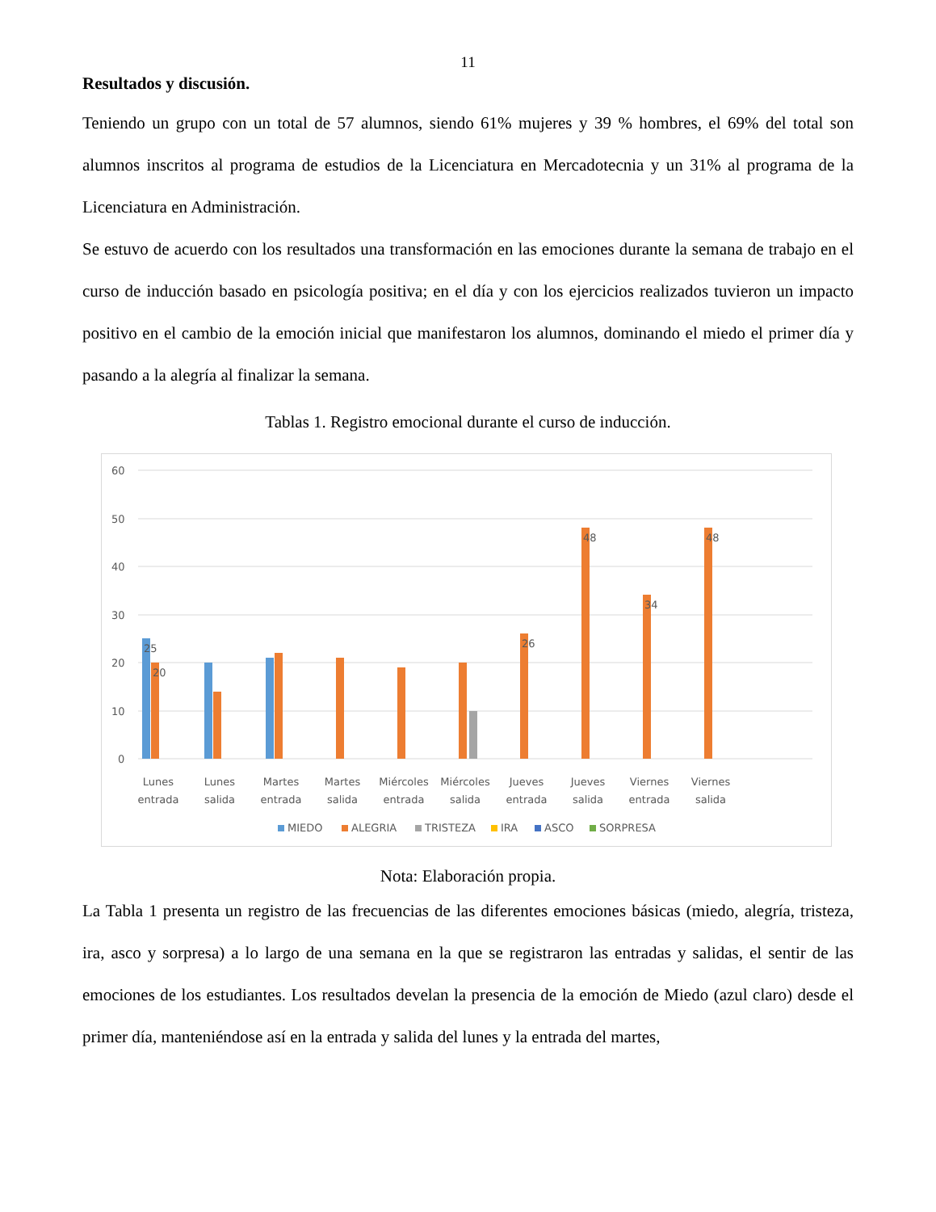11
Resultados y discusión.
Teniendo un grupo con un total de 57 alumnos, siendo 61% mujeres y 39 % hombres, el 69% del total son alumnos inscritos al programa de estudios de la Licenciatura en Mercadotecnia y un 31% al programa de la Licenciatura en Administración.
Se estuvo de acuerdo con los resultados una transformación en las emociones durante la semana de trabajo en el curso de inducción basado en psicología positiva; en el día y con los ejercicios realizados tuvieron un impacto positivo en el cambio de la emoción inicial que manifestaron los alumnos, dominando el miedo el primer día y pasando a la alegría al finalizar la semana.
Tablas 1. Registro emocional durante el curso de inducción.
60
50
40
30
20
10
0
25
20
48
34
48
26
Lunes
entrada
Lunes
salida
Martes
entrada
Martes
salida
Miércoles
entrada
Miércoles
salida
Jueves
entrada
Jueves
salida
Viernes
entrada
Viernes
salida
MIEDO
ALEGRIA
TRISTEZA
IRA
ASCO
SORPRESA
Nota: Elaboración propia.
La Tabla 1 presenta un registro de las frecuencias de las diferentes emociones básicas (miedo, alegría, tristeza, ira, asco y sorpresa) a lo largo de una semana en la que se registraron las entradas y salidas, el sentir de las emociones de los estudiantes. Los resultados develan la presencia de la emoción de Miedo (azul claro) desde el primer día, manteniéndose así en la entrada y salida del lunes y la entrada del martes,